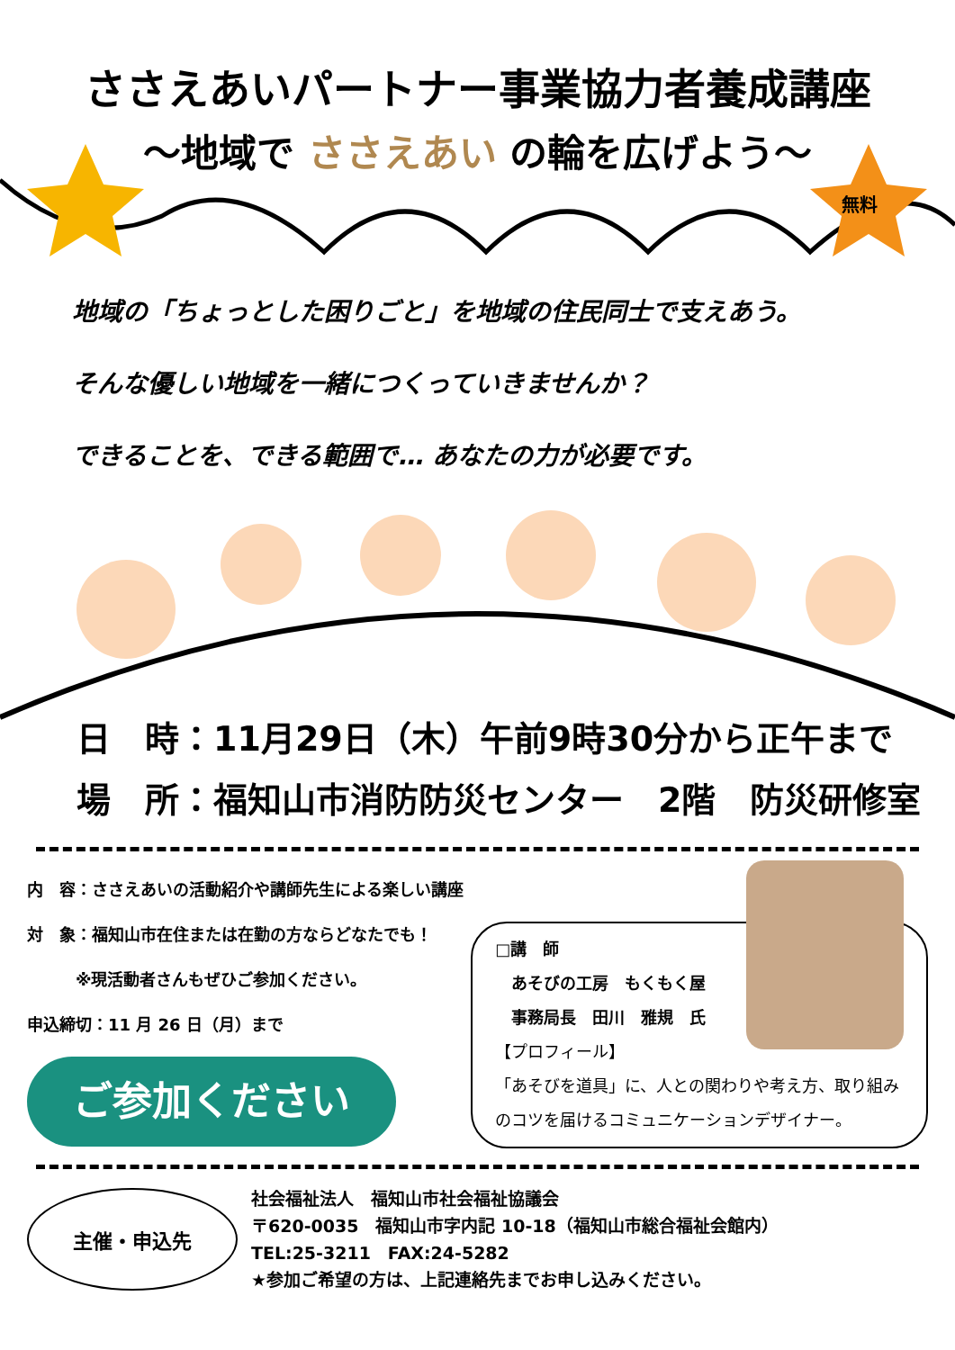ささえあいパートナー事業協力者養成講座
～地域で ささえあい の輪を広げよう～
無料
地域の「ちょっとした困りごと」を地域の住民同士で支えあう。
そんな優しい地域を一緒につくっていきませんか？
できることを、できる範囲で… あなたの力が必要です。
日　時：11月29日（木）午前9時30分から正午まで
場　所：福知山市消防防災センター　2階　防災研修室
内　容：ささえあいの活動紹介や講師先生による楽しい講座
対　象：福知山市在住または在勤の方ならどなたでも！
　　　※現活動者さんもぜひご参加ください。
申込締切：11 月 26 日（月）まで
ご参加ください
□講　師
　あそびの工房　もくもく屋
　事務局長　田川　雅規　氏
【プロフィール】
「あそびを道具」に、人との関わりや考え方、取り組みのコツを届けるコミュニケーションデザイナー。
主催・申込先
社会福祉法人　福知山市社会福祉協議会
〒620-0035　福知山市字内記 10-18（福知山市総合福祉会館内）
TEL:25-3211　FAX:24-5282
★参加ご希望の方は、上記連絡先までお申し込みください。